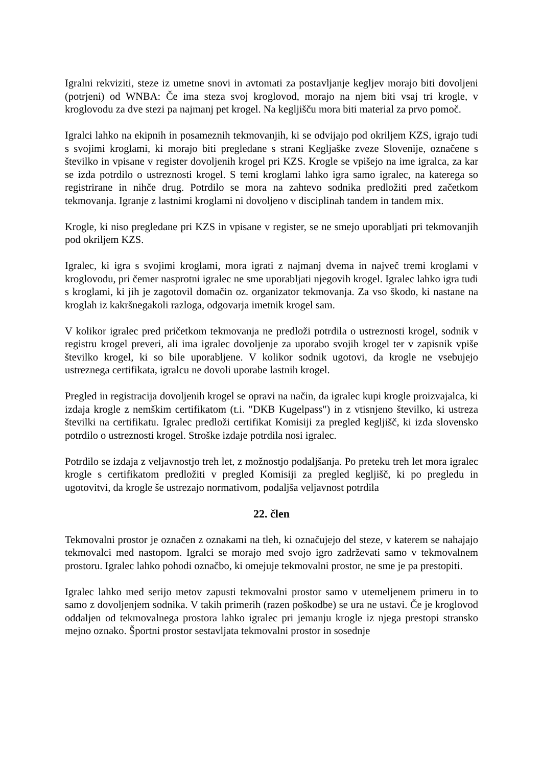Igralni rekviziti, steze iz umetne snovi in avtomati za postavljanje kegljev morajo biti dovoljeni (potrjeni) od WNBA: Če ima steza svoj kroglovod, morajo na njem biti vsaj tri krogle, v kroglovodu za dve stezi pa najmanj pet krogel. Na kegljišču mora biti material za prvo pomoč.
Igralci lahko na ekipnih in posameznih tekmovanjih, ki se odvijajo pod okriljem KZS, igrajo tudi s svojimi kroglami, ki morajo biti pregledane s strani Kegljaške zveze Slovenije, označene s številko in vpisane v register dovoljenih krogel pri KZS. Krogle se vpišejo na ime igralca, za kar se izda potrdilo o ustreznosti krogel. S temi kroglami lahko igra samo igralec, na katerega so registrirane in nihče drug. Potrdilo se mora na zahtevo sodnika predložiti pred začetkom tekmovanja. Igranje z lastnimi kroglami ni dovoljeno v disciplinah tandem in tandem mix.
Krogle, ki niso pregledane pri KZS in vpisane v register, se ne smejo uporabljati pri tekmovanjih pod okriljem KZS.
Igralec, ki igra s svojimi kroglami, mora igrati z najmanj dvema in največ tremi kroglami v kroglovodu, pri čemer nasprotni igralec ne sme uporabljati njegovih krogel. Igralec lahko igra tudi s kroglami, ki jih je zagotovil domačin oz. organizator tekmovanja. Za vso škodo, ki nastane na kroglah iz kakršnegakoli razloga, odgovarja imetnik krogel sam.
V kolikor igralec pred pričetkom tekmovanja ne predloži potrdila o ustreznosti krogel, sodnik v registru krogel preveri, ali ima igralec dovoljenje za uporabo svojih krogel ter v zapisnik vpiše številko krogel, ki so bile uporabljene. V kolikor sodnik ugotovi, da krogle ne vsebujejo ustreznega certifikata, igralcu ne dovoli uporabe lastnih krogel.
Pregled in registracija dovoljenih krogel se opravi na način, da igralec kupi krogle proizvajalca, ki izdaja krogle z nemškim certifikatom (t.i. "DKB Kugelpass") in z vtisnjeno številko, ki ustreza številki na certifikatu. Igralec predloži certifikat Komisiji za pregled kegljišč, ki izda slovensko potrdilo o ustreznosti krogel. Stroške izdaje potrdila nosi igralec.
Potrdilo se izdaja z veljavnostjo treh let, z možnostjo podaljšanja. Po preteku treh let mora igralec krogle s certifikatom predložiti v pregled Komisiji za pregled kegljišč, ki po pregledu in ugotovitvi, da krogle še ustrezajo normativom, podaljša veljavnost potrdila
22. člen
Tekmovalni prostor je označen z oznakami na tleh, ki označujejo del steze, v katerem se nahajajo tekmovalci med nastopom. Igralci se morajo med svojo igro zadrževati samo v tekmovalnem prostoru. Igralec lahko pohodi označbo, ki omejuje tekmovalni prostor, ne sme je pa prestopiti.
Igralec lahko med serijo metov zapusti tekmovalni prostor samo v utemeljenem primeru in to samo z dovoljenjem sodnika. V takih primerih (razen poškodbe) se ura ne ustavi. Če je kroglovod oddaljen od tekmovalnega prostora lahko igralec pri jemanju krogle iz njega prestopi stransko mejno oznako. Športni prostor sestavljata tekmovalni prostor in sosednje